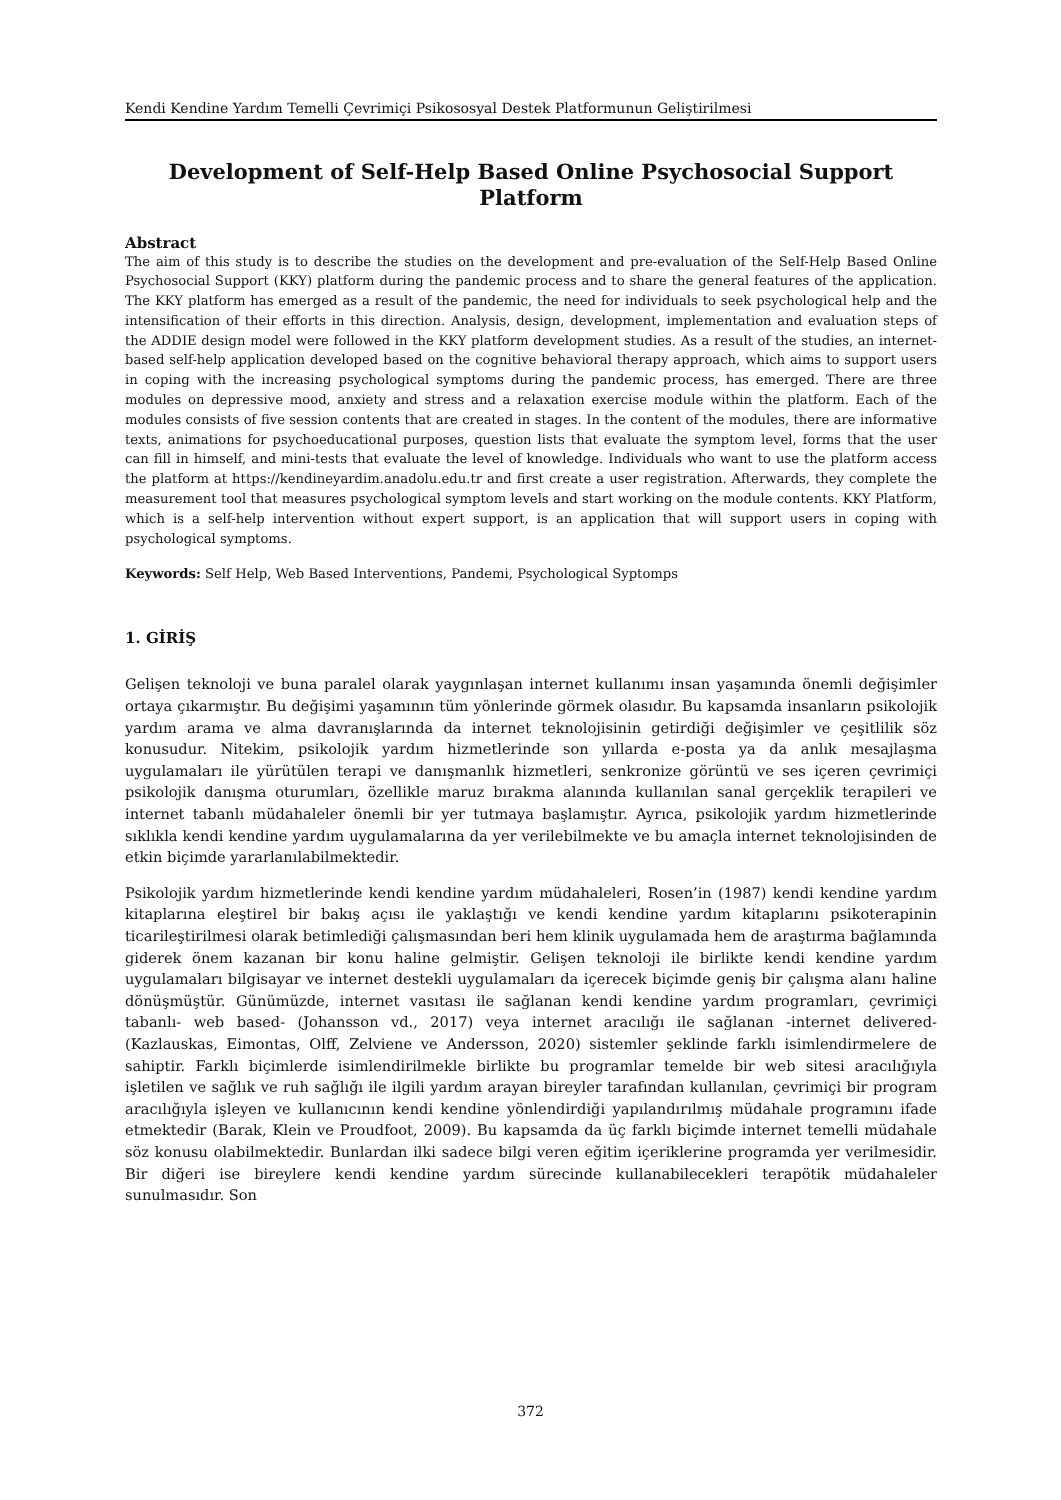Kendi Kendine Yardım Temelli Çevrimiçi Psikososyal Destek Platformunun Geliştirilmesi
Development of Self-Help Based Online Psychosocial Support Platform
Abstract
The aim of this study is to describe the studies on the development and pre-evaluation of the Self-Help Based Online Psychosocial Support (KKY) platform during the pandemic process and to share the general features of the application. The KKY platform has emerged as a result of the pandemic, the need for individuals to seek psychological help and the intensification of their efforts in this direction. Analysis, design, development, implementation and evaluation steps of the ADDIE design model were followed in the KKY platform development studies. As a result of the studies, an internet-based self-help application developed based on the cognitive behavioral therapy approach, which aims to support users in coping with the increasing psychological symptoms during the pandemic process, has emerged. There are three modules on depressive mood, anxiety and stress and a relaxation exercise module within the platform. Each of the modules consists of five session contents that are created in stages. In the content of the modules, there are informative texts, animations for psychoeducational purposes, question lists that evaluate the symptom level, forms that the user can fill in himself, and mini-tests that evaluate the level of knowledge. Individuals who want to use the platform access the platform at https://kendineyardim.anadolu.edu.tr and first create a user registration. Afterwards, they complete the measurement tool that measures psychological symptom levels and start working on the module contents. KKY Platform, which is a self-help intervention without expert support, is an application that will support users in coping with psychological symptoms.
Keywords: Self Help, Web Based Interventions, Pandemi, Psychological Syptomps
1. GİRİŞ
Gelişen teknoloji ve buna paralel olarak yaygınlaşan internet kullanımı insan yaşamında önemli değişimler ortaya çıkarmıştır. Bu değişimi yaşamının tüm yönlerinde görmek olasıdır. Bu kapsamda insanların psikolojik yardım arama ve alma davranışlarında da internet teknolojisinin getirdiği değişimler ve çeşitlilik söz konusudur. Nitekim, psikolojik yardım hizmetlerinde son yıllarda e-posta ya da anlık mesajlaşma uygulamaları ile yürütülen terapi ve danışmanlık hizmetleri, senkronize görüntü ve ses içeren çevrimiçi psikolojik danışma oturumları, özellikle maruz bırakma alanında kullanılan sanal gerçeklik terapileri ve internet tabanlı müdahaleler önemli bir yer tutmaya başlamıştır. Ayrıca, psikolojik yardım hizmetlerinde sıklıkla kendi kendine yardım uygulamalarına da yer verilebilmekte ve bu amaçla internet teknolojisinden de etkin biçimde yararlanılabilmektedir.
Psikolojik yardım hizmetlerinde kendi kendine yardım müdahaleleri, Rosen’in (1987) kendi kendine yardım kitaplarına eleştirel bir bakış açısı ile yaklaştığı ve kendi kendine yardım kitaplarını psikoterapinin ticarileştirilmesi olarak betimlediği çalışmasından beri hem klinik uygulamada hem de araştırma bağlamında giderek önem kazanan bir konu haline gelmiştir. Gelişen teknoloji ile birlikte kendi kendine yardım uygulamaları bilgisayar ve internet destekli uygulamaları da içerecek biçimde geniş bir çalışma alanı haline dönüşmüştür. Günümüzde, internet vasıtası ile sağlanan kendi kendine yardım programları, çevrimiçi tabanlı- web based- (Johansson vd., 2017) veya internet aracılığı ile sağlanan -internet delivered- (Kazlauskas, Eimontas, Olff, Zelviene ve Andersson, 2020) sistemler şeklinde farklı isimlendirmelere de sahiptir. Farklı biçimlerde isimlendirilmekle birlikte bu programlar temelde bir web sitesi aracılığıyla işletilen ve sağlık ve ruh sağlığı ile ilgili yardım arayan bireyler tarafından kullanılan, çevrimiçi bir program aracılığıyla işleyen ve kullanıcının kendi kendine yönlendirdiği yapılandırılmış müdahale programını ifade etmektedir (Barak, Klein ve Proudfoot, 2009). Bu kapsamda da üç farklı biçimde internet temelli müdahale söz konusu olabilmektedir. Bunlardan ilki sadece bilgi veren eğitim içeriklerine programda yer verilmesidir. Bir diğeri ise bireylere kendi kendine yardım sürecinde kullanabilecekleri terapötik müdahaleler sunulmasıdır. Son
372